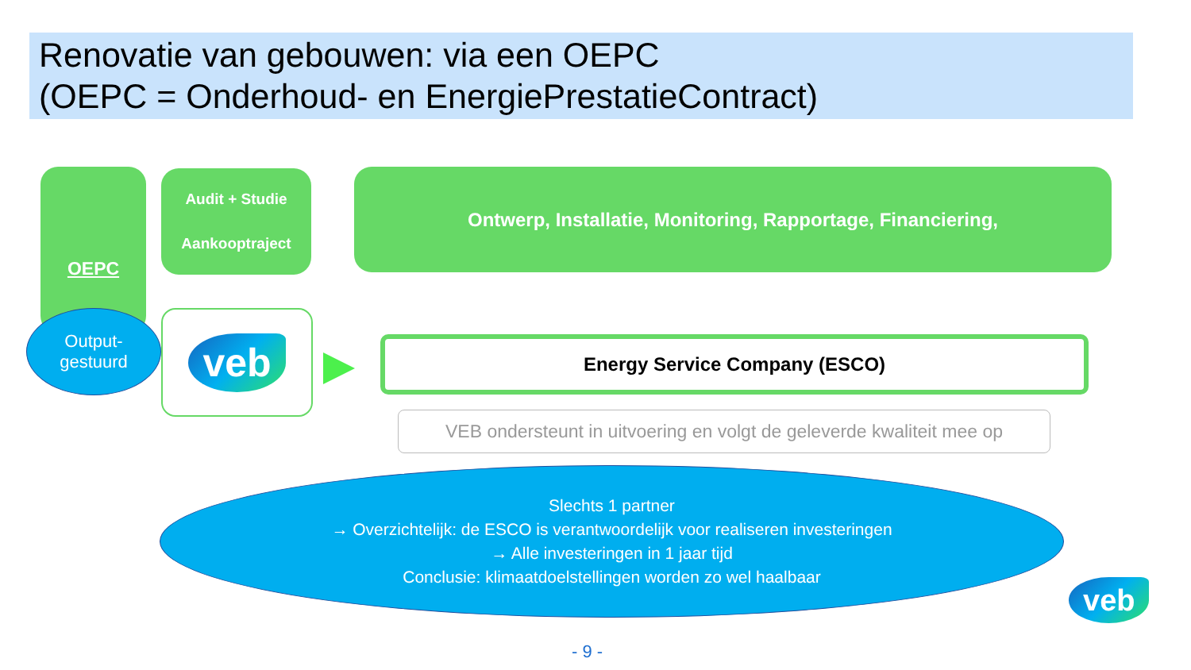Renovatie van gebouwen: via een OEPC
(OEPC = Onderhoud- en EnergiePrestatieContract)
OEPC
Audit + Studie
Aankooptraject
Ontwerp, Installatie, Monitoring, Rapportage, Financiering,
Output-
gestuurd
veb Energy Service Company (ESCO)
VEB ondersteunt in uitvoering en volgt de geleverde kwaliteit mee op
Slechts 1 partner
→ Overzichtelijk: de ESCO is verantwoordelijk voor realiseren investeringen
→ Alle investeringen in 1 jaar tijd
Conclusie: klimaatdoelstellingen worden zo wel haalbaar
veb
- 9 -